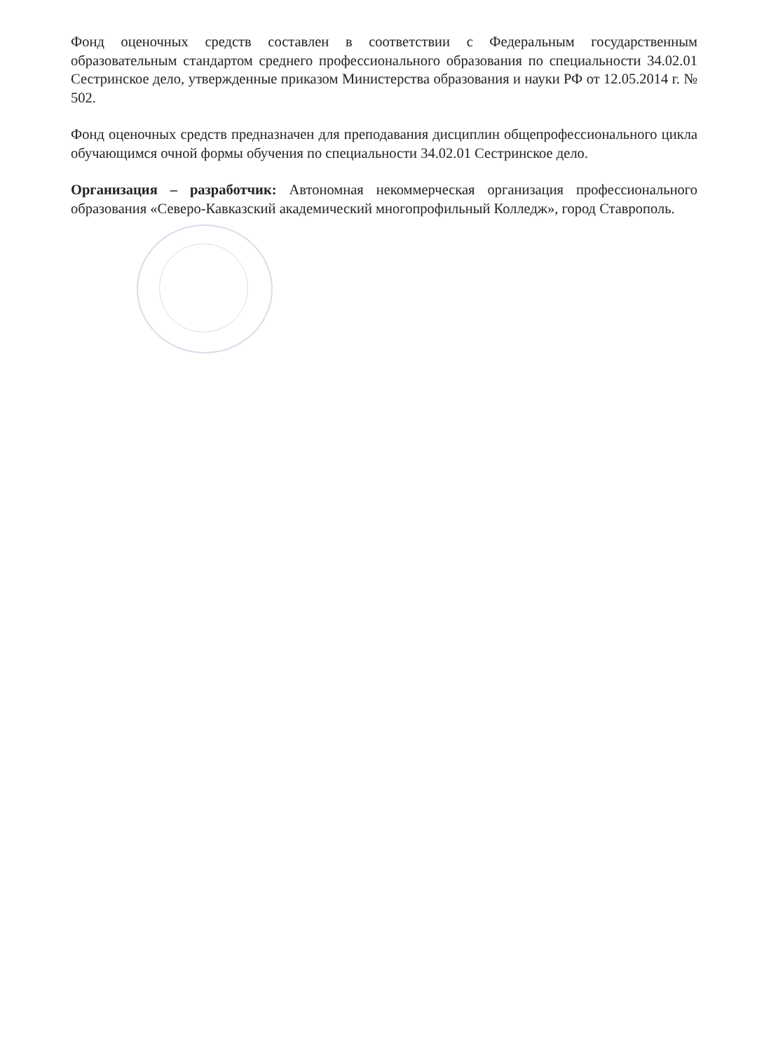Фонд оценочных средств составлен в соответствии с Федеральным государственным образовательным стандартом среднего профессионального образования по специальности 34.02.01 Сестринское дело, утвержденные приказом Министерства образования и науки РФ от 12.05.2014 г. № 502.
Фонд оценочных средств предназначен для преподавания дисциплин общепрофессионального цикла обучающимся очной формы обучения по специальности 34.02.01 Сестринское дело.
Организация – разработчик: Автономная некоммерческая организация профессионального образования «Северо-Кавказский академический многопрофильный Колледж», город Ставрополь.